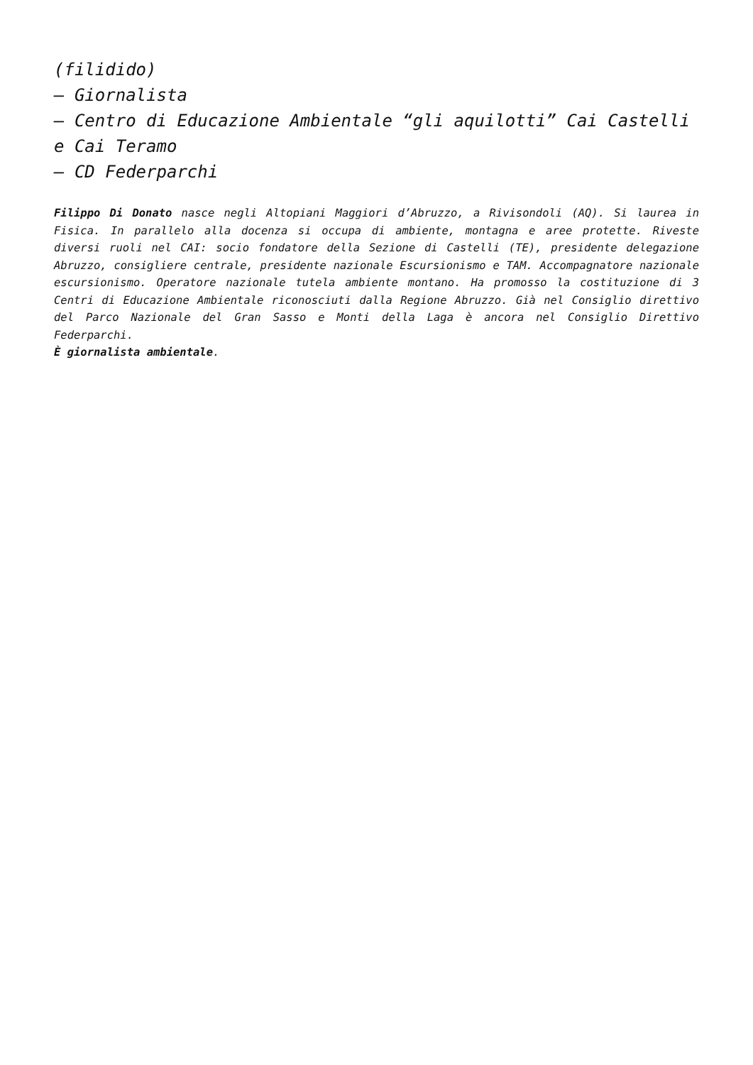(filidido)
– Giornalista
– Centro di Educazione Ambientale “gli aquilotti” Cai Castelli e Cai Teramo
– CD Federparchi
Filippo Di Donato nasce negli Altopiani Maggiori d’Abruzzo, a Rivisondoli (AQ). Si laurea in Fisica. In parallelo alla docenza si occupa di ambiente, montagna e aree protette. Riveste diversi ruoli nel CAI: socio fondatore della Sezione di Castelli (TE), presidente delegazione Abruzzo, consigliere centrale, presidente nazionale Escursionismo e TAM. Accompagnatore nazionale escursionismo. Operatore nazionale tutela ambiente montano. Ha promosso la costituzione di 3 Centri di Educazione Ambientale riconosciuti dalla Regione Abruzzo. Già nel Consiglio direttivo del Parco Nazionale del Gran Sasso e Monti della Laga è ancora nel Consiglio Direttivo Federparchi.
È giornalista ambientale.